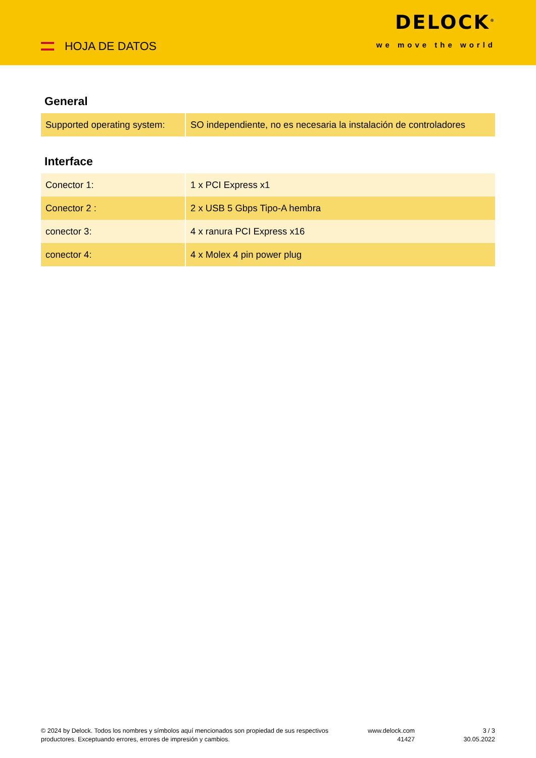HOJA DE DATOS
DELOCK<sup>®</sup>
we move the world
General
| Supported operating system: | SO independiente, no es necesaria la instalación de controladores |
Interface
| Conector 1: | 1 x PCI Express x1 |
| Conector 2 : | 2 x USB 5 Gbps Tipo-A hembra |
| conector 3: | 4 x ranura PCI Express x16 |
| conector 4: | 4 x Molex 4 pin power plug |
© 2024 by Delock. Todos los nombres y símbolos aquí mencionados son propiedad de sus respectivos productores. Exceptuando errores, errores de impresión y cambios.
www.delock.com
41427
3 / 3
30.05.2022